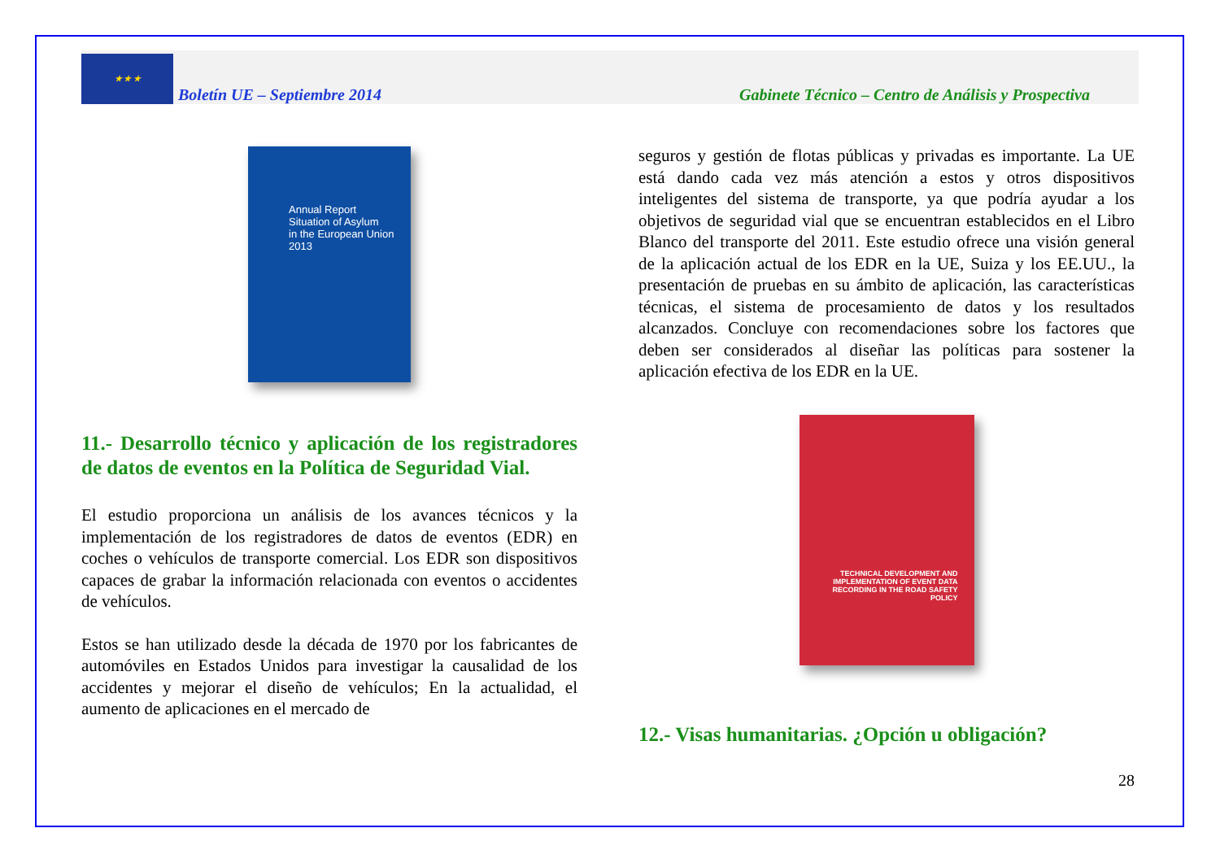★ ★ ★
Boletín UE – Septiembre 2014
Gabinete Técnico – Centro de Análisis y Prospectiva
Annual Report
Situation of Asylum
in the European Union
2013
11.- Desarrollo técnico y aplicación de los registradores de datos de eventos en la Política de Seguridad Vial.
El estudio proporciona un análisis de los avances técnicos y la implementación de los registradores de datos de eventos (EDR) en coches o vehículos de transporte comercial. Los EDR son dispositivos capaces de grabar la información relacionada con eventos o accidentes de vehículos.
Estos se han utilizado desde la década de 1970 por los fabricantes de automóviles en Estados Unidos para investigar la causalidad de los accidentes y mejorar el diseño de vehículos; En la actualidad, el aumento de aplicaciones en el mercado de
seguros y gestión de flotas públicas y privadas es importante. La UE está dando cada vez más atención a estos y otros dispositivos inteligentes del sistema de transporte, ya que podría ayudar a los objetivos de seguridad vial que se encuentran establecidos en el Libro Blanco del transporte del 2011. Este estudio ofrece una visión general de la aplicación actual de los EDR en la UE, Suiza y los EE.UU., la presentación de pruebas en su ámbito de aplicación, las características técnicas, el sistema de procesamiento de datos y los resultados alcanzados. Concluye con recomendaciones sobre los factores que deben ser considerados al diseñar las políticas para sostener la aplicación efectiva de los EDR en la UE.
TECHNICAL DEVELOPMENT AND IMPLEMENTATION OF EVENT DATA RECORDING IN THE ROAD SAFETY POLICY
12.- Visas humanitarias. ¿Opción u obligación?
28